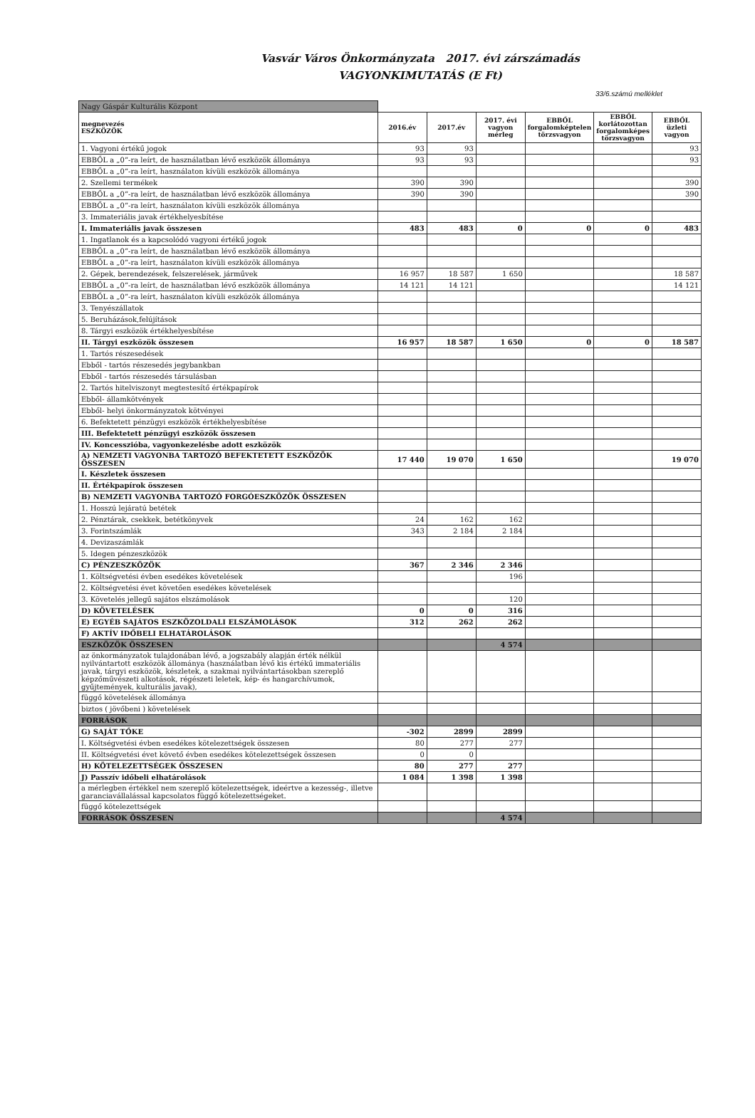Vasvár Város Önkormányzata 2017. évi zárszámadás
VAGYONKIMUTATÁS (E Ft)
33/6.számú melléklet
| Nagy Gáspár Kulturális Központ | | | | | | |
| megnevezés ESZKÖZÖK | 2016.év | 2017.év | 2017. évi vagyon mérleg | EBBŐL forgalomképtelen törzsvagyon | EBBŐL korlátozottan forgalomképes törzsvagyon | EBBŐL üzleti vagyon |
| 1. Vagyoni értékű jogok | 93 | 93 | | | | 93 |
| EBBŐL a „0”-ra leírt, de használatban lévő eszközök állománya | 93 | 93 | | | | 93 |
| EBBŐL a „0”-ra leírt, használaton kívüli eszközök állománya | | | | | | |
| 2. Szellemi termékek | 390 | 390 | | | | 390 |
| EBBŐL a „0”-ra leírt, de használatban lévő eszközök állománya | 390 | 390 | | | | 390 |
| EBBŐL a „0”-ra leírt, használaton kívüli eszközök állománya | | | | | | |
| 3. Immateriális javak értékhelyesbítése | | | | | | |
| I. Immateriális javak összesen | 483 | 483 | 0 | 0 | 0 | 483 |
| 1. Ingatlanok és a kapcsolódó vagyoni értékű jogok | | | | | | |
| EBBŐL a „0”-ra leírt, de használatban lévő eszközök állománya | | | | | | |
| EBBŐL a „0”-ra leírt, használaton kívüli eszközök állománya | | | | | | |
| 2. Gépek, berendezések, felszerelések, járművek | 16 957 | 18 587 | 1 650 | | | 18 587 |
| EBBŐL a „0”-ra leírt, de használatban lévő eszközök állománya | 14 121 | 14 121 | | | | 14 121 |
| EBBŐL a „0”-ra leírt, használaton kívüli eszközök állománya | | | | | | |
| 3. Tenyészállatok | | | | | | |
| 5. Beruházások,felújítások | | | | | | |
| 8. Tárgyi eszközök értékhelyesbítése | | | | | | |
| II. Tárgyi eszközök összesen | 16 957 | 18 587 | 1 650 | 0 | 0 | 18 587 |
| 1. Tartós részesedések | | | | | | |
| Ebből - tartós részesedés jegybankban | | | | | | |
| Ebből - tartós részesedés társulásban | | | | | | |
| 2. Tartós hitelviszonyt megtestesítő értékpapírok | | | | | | |
| Ebből- államkötvények | | | | | | |
| Ebből- helyi önkormányzatok kötvényei | | | | | | |
| 6. Befektetett pénzügyi eszközök értékhelyesbítése | | | | | | |
| III. Befektetett pénzügyi eszközök összesen | | | | | | |
| IV. Koncesszióba, vagyonkezelésbe adott eszközök | | | | | | |
| A) NEMZETI VAGYONBA TARTOZÓ BEFEKTETETT ESZKÖZÖK ÖSSZESEN | 17 440 | 19 070 | 1 650 | | | 19 070 |
| I. Készletek összesen | | | | | | |
| II. Értékpapírok összesen | | | | | | |
| B) NEMZETI VAGYONBA TARTOZÓ FORGÓESZKÖZÖK ÖSSZESEN | | | | | | |
| 1. Hosszú lejáratú betétek | | | | | | |
| 2. Pénztárak, csekkek, betétkönyvek | 24 | 162 | 162 | | | |
| 3. Forintszámlák | 343 | 2 184 | 2 184 | | | |
| 4. Devizaszámlák | | | | | | |
| 5. Idegen pénzeszközök | | | | | | |
| C) PÉNZESZKÖZÖK | 367 | 2 346 | 2 346 | | | |
| 1. Költségvetési évben esedékes követelések | | | 196 | | | |
| 2. Költségvetési évet követően esedékes követelések | | | | | | |
| 3. Követelés jellegű sajátos elszámolások | | | 120 | | | |
| D) KÖVETELÉSEK | 0 | 0 | 316 | | | |
| E) EGYÉB SAJÁTOS ESZKÖZOLDALI ELSZÁMOLÁSOK | 312 | 262 | 262 | | | |
| F) AKTÍV IDŐBELI ELHATÁROLÁSOK | | | | | | |
| ESZKÖZÖK ÖSSZESEN | | | 4 574 | | | |
| az önkormányzatok tulajdonában lévő, a jogszabály alapján érték nélkül nyilvántartott eszközök állománya (használatban lévő kis értékű immateriális javak, tárgyi eszközök, készletek, a szakmai nyilvántartásokban szereplő képzőművészeti alkotások, régészeti leletek, kép- és hangarchívumok, gyűjtemények, kulturális javak), | | | | | | |
| függő követelések állománya | | | | | | |
| biztos ( jövőbeni ) követelések | | | | | | |
| FORRÁSOK | | | | | | |
| G) SAJÁT TŐKE | -302 | 2899 | 2899 | | | |
| I. Költségvetési évben esedékes kötelezettségek összesen | 80 | 277 | 277 | | | |
| II. Költségvetési évet követő évben esedékes kötelezettségek összesen | 0 | 0 | | | | |
| H) KÖTELEZETTSÉGEK ÖSSZESEN | 80 | 277 | 277 | | | |
| J) Passzív időbeli elhatárolások | 1 084 | 1 398 | 1 398 | | | |
| a mérlegben értékkel nem szereplő kötelezettségek, ideértve a kezesség-, illetve garanciavállalással kapcsolatos függő kötelezettségeket. | | | | | | |
| függő kötelezettségek | | | | | | |
| FORRÁSOK ÖSSZESEN | | | 4 574 | | | |